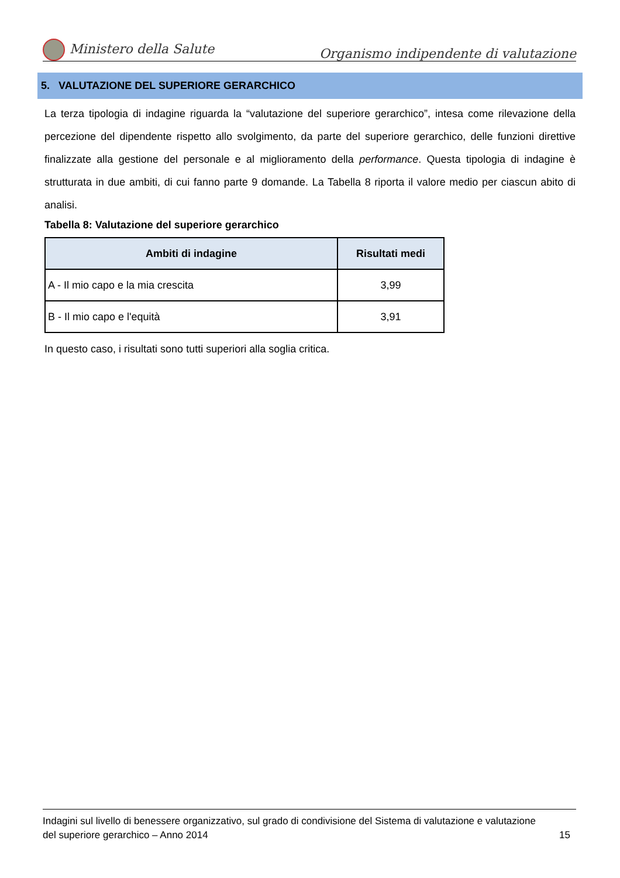Ministero della Salute Organismo indipendente di valutazione
5. VALUTAZIONE DEL SUPERIORE GERARCHICO
La terza tipologia di indagine riguarda la “valutazione del superiore gerarchico”, intesa come rilevazione della percezione del dipendente rispetto allo svolgimento, da parte del superiore gerarchico, delle funzioni direttive finalizzate alla gestione del personale e al miglioramento della performance. Questa tipologia di indagine è strutturata in due ambiti, di cui fanno parte 9 domande. La Tabella 8 riporta il valore medio per ciascun abito di analisi.
Tabella 8: Valutazione del superiore gerarchico
| Ambiti di indagine | Risultati medi |
| --- | --- |
| A - Il mio capo e la mia crescita | 3,99 |
| B - Il mio capo e l'equità | 3,91 |
In questo caso, i risultati sono tutti superiori alla soglia critica.
Indagini sul livello di benessere organizzativo, sul grado di condivisione del Sistema di valutazione e valutazione
del superiore gerarchico – Anno 2014 15